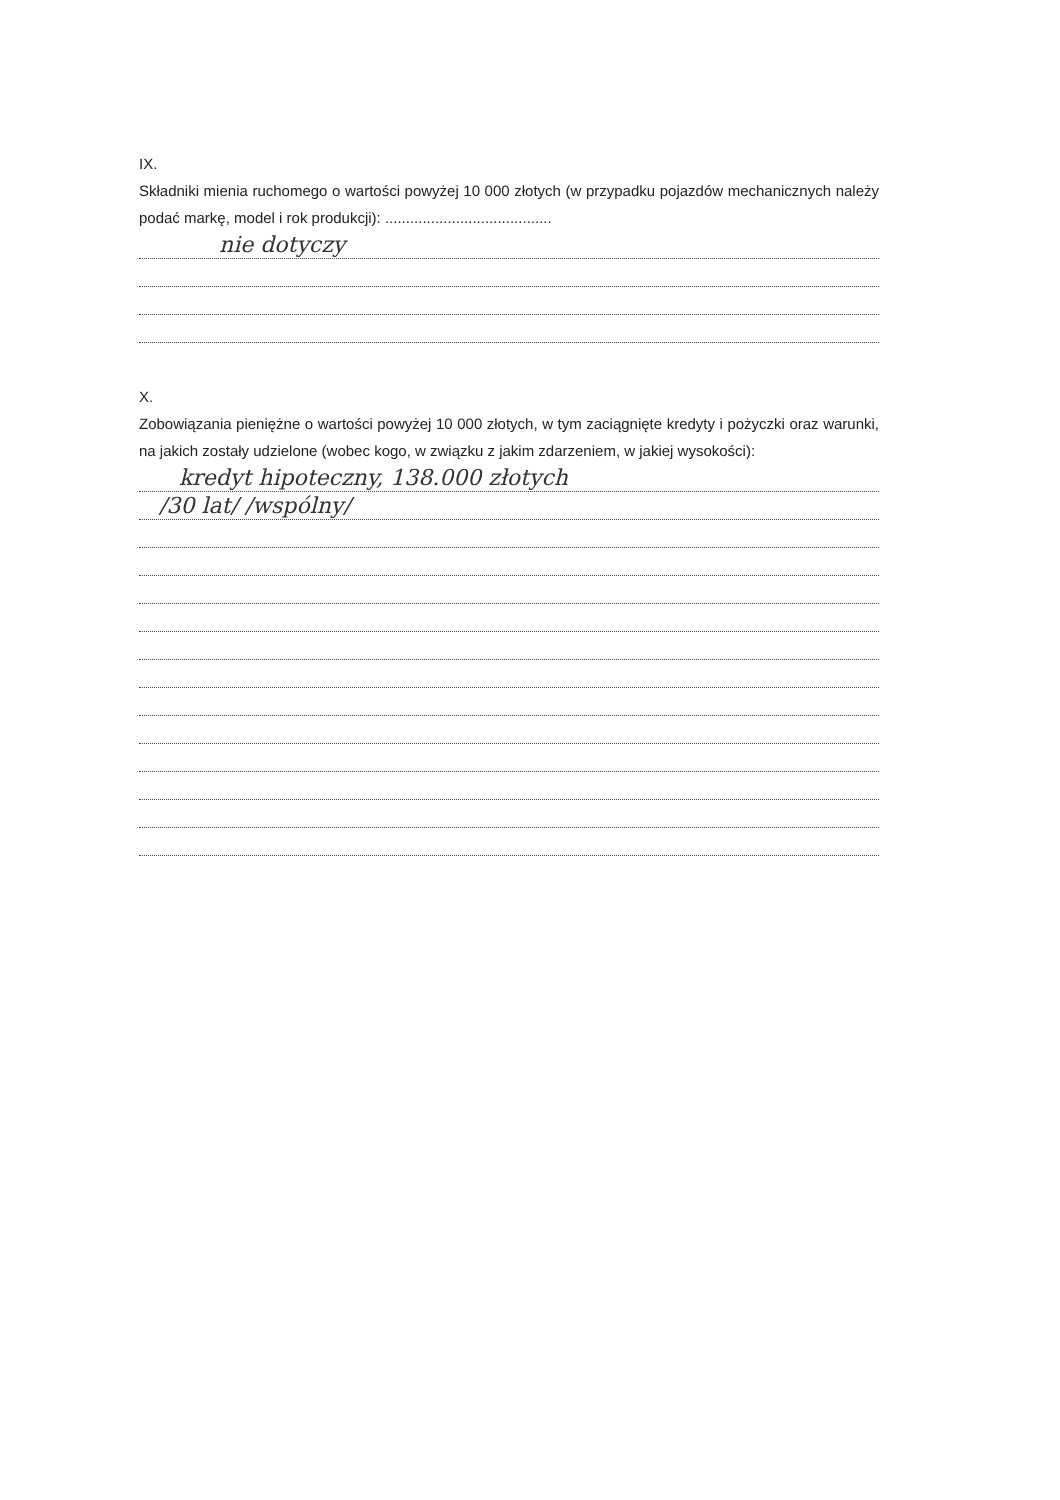IX.
Składniki mienia ruchomego o wartości powyżej 10 000 złotych (w przypadku pojazdów mechanicznych należy podać markę, model i rok produkcji): ........................................
nie dotyczy
X.
Zobowiązania pieniężne o wartości powyżej 10 000 złotych, w tym zaciągnięte kredyty i pożyczki oraz warunki, na jakich zostały udzielone (wobec kogo, w związku z jakim zdarzeniem, w jakiej wysokości):
kredyt hipoteczny, 138.000 złotych
/30 lat/ /wspólny/